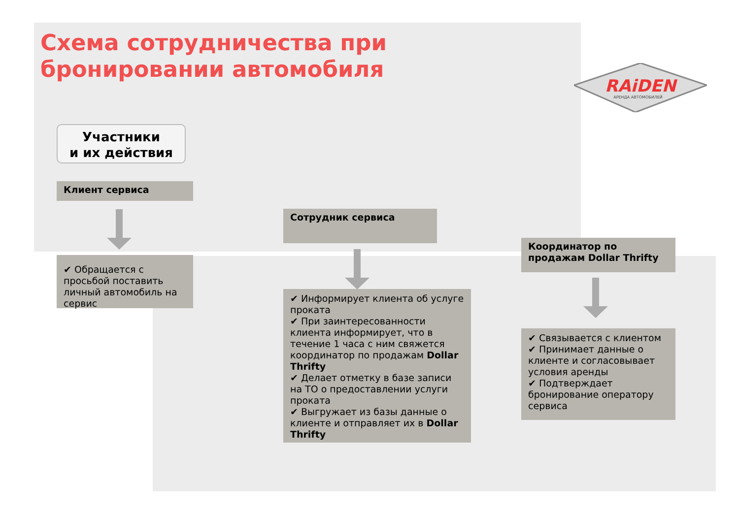Схема сотрудничества при
бронировании автомобиля
RAiDEN
АРЕНДА АВТОМОБИЛЕЙ
Участники
и их действия
Клиент сервиса
✔ Обращается с просьбой поставить личный автомобиль на сервис
Сотрудник сервиса
✔ Информирует клиента об услуге проката
✔ При заинтересованности клиента информирует, что в течение 1 часа с ним свяжется координатор по продажам Dollar Thrifty
✔ Делает отметку в базе записи на ТО о предоставлении услуги проката
✔ Выгружает из базы данные о клиенте и отправляет их в Dollar Thrifty
Координатор по продажам Dollar Thrifty
✔ Связывается с клиентом
✔ Принимает данные о клиенте и согласовывает условия аренды
✔ Подтверждает бронирование оператору сервиса